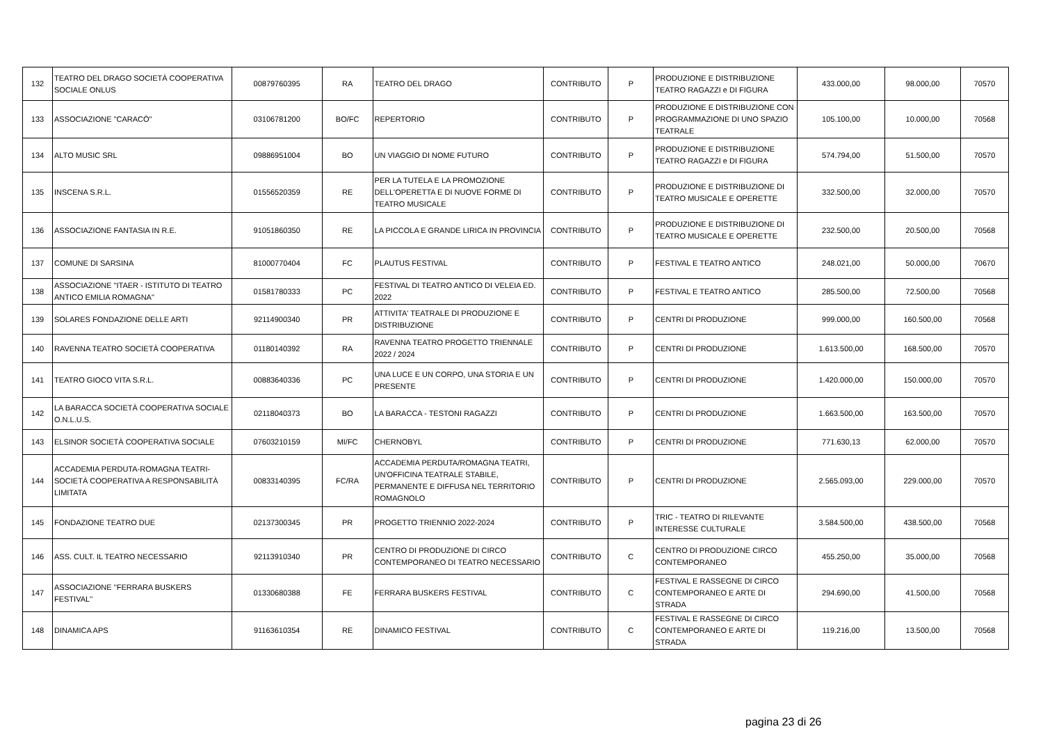| 132 | TEATRO DEL DRAGO SOCIETÀ COOPERATIVA SOCIALE ONLUS | 00879760395 | RA | TEATRO DEL DRAGO | CONTRIBUTO | P | PRODUZIONE E DISTRIBUZIONE TEATRO RAGAZZI e DI FIGURA | 433.000,00 | 98.000,00 | 70570 |
| 133 | ASSOCIAZIONE "CARACÒ" | 03106781200 | BO/FC | REPERTORIO | CONTRIBUTO | P | PRODUZIONE E DISTRIBUZIONE CON PROGRAMMAZIONE DI UNO SPAZIO TEATRALE | 105.100,00 | 10.000,00 | 70568 |
| 134 | ALTO MUSIC SRL | 09886951004 | BO | UN VIAGGIO DI NOME FUTURO | CONTRIBUTO | P | PRODUZIONE E DISTRIBUZIONE TEATRO RAGAZZI e DI FIGURA | 574.794,00 | 51.500,00 | 70570 |
| 135 | INSCENA S.R.L. | 01556520359 | RE | PER LA TUTELA E LA PROMOZIONE DELL'OPERETTA E DI NUOVE FORME DI TEATRO MUSICALE | CONTRIBUTO | P | PRODUZIONE E DISTRIBUZIONE DI TEATRO MUSICALE E OPERETTE | 332.500,00 | 32.000,00 | 70570 |
| 136 | ASSOCIAZIONE FANTASIA IN R.E. | 91051860350 | RE | LA PICCOLA E GRANDE LIRICA IN PROVINCIA | CONTRIBUTO | P | PRODUZIONE E DISTRIBUZIONE DI TEATRO MUSICALE E OPERETTE | 232.500,00 | 20.500,00 | 70568 |
| 137 | COMUNE DI SARSINA | 81000770404 | FC | PLAUTUS FESTIVAL | CONTRIBUTO | P | FESTIVAL E TEATRO ANTICO | 248.021,00 | 50.000,00 | 70670 |
| 138 | ASSOCIAZIONE "ITAER - ISTITUTO DI TEATRO ANTICO EMILIA ROMAGNA" | 01581780333 | PC | FESTIVAL DI TEATRO ANTICO DI VELEIA ED. 2022 | CONTRIBUTO | P | FESTIVAL E TEATRO ANTICO | 285.500,00 | 72.500,00 | 70568 |
| 139 | SOLARES FONDAZIONE DELLE ARTI | 92114900340 | PR | ATTIVITA' TEATRALE DI PRODUZIONE E DISTRIBUZIONE | CONTRIBUTO | P | CENTRI DI PRODUZIONE | 999.000,00 | 160.500,00 | 70568 |
| 140 | RAVENNA TEATRO SOCIETÀ COOPERATIVA | 01180140392 | RA | RAVENNA TEATRO PROGETTO TRIENNALE 2022 / 2024 | CONTRIBUTO | P | CENTRI DI PRODUZIONE | 1.613.500,00 | 168.500,00 | 70570 |
| 141 | TEATRO GIOCO VITA S.R.L. | 00883640336 | PC | UNA LUCE E UN CORPO, UNA STORIA E UN PRESENTE | CONTRIBUTO | P | CENTRI DI PRODUZIONE | 1.420.000,00 | 150.000,00 | 70570 |
| 142 | LA BARACCA SOCIETÀ COOPERATIVA SOCIALE O.N.L.U.S. | 02118040373 | BO | LA BARACCA - TESTONI RAGAZZI | CONTRIBUTO | P | CENTRI DI PRODUZIONE | 1.663.500,00 | 163.500,00 | 70570 |
| 143 | ELSINOR SOCIETÀ COOPERATIVA SOCIALE | 07603210159 | MI/FC | CHERNOBYL | CONTRIBUTO | P | CENTRI DI PRODUZIONE | 771.630,13 | 62.000,00 | 70570 |
| 144 | ACCADEMIA PERDUTA-ROMAGNA TEATRI-SOCIETÀ COOPERATIVA A RESPONSABILITÀ LIMITATA | 00833140395 | FC/RA | ACCADEMIA PERDUTA/ROMAGNA TEATRI, UN'OFFICINA TEATRALE STABILE, PERMANENTE E DIFFUSA NEL TERRITORIO ROMAGNOLO | CONTRIBUTO | P | CENTRI DI PRODUZIONE | 2.565.093,00 | 229.000,00 | 70570 |
| 145 | FONDAZIONE TEATRO DUE | 02137300345 | PR | PROGETTO TRIENNIO 2022-2024 | CONTRIBUTO | P | TRIC - TEATRO DI RILEVANTE INTERESSE CULTURALE | 3.584.500,00 | 438.500,00 | 70568 |
| 146 | ASS. CULT. IL TEATRO NECESSARIO | 92113910340 | PR | CENTRO DI PRODUZIONE DI CIRCO CONTEMPORANEO DI TEATRO NECESSARIO | CONTRIBUTO | C | CENTRO DI PRODUZIONE CIRCO CONTEMPORANEO | 455.250,00 | 35.000,00 | 70568 |
| 147 | ASSOCIAZIONE ''FERRARA BUSKERS FESTIVAL'' | 01330680388 | FE | FERRARA BUSKERS FESTIVAL | CONTRIBUTO | C | FESTIVAL E RASSEGNE DI CIRCO CONTEMPORANEO E ARTE DI STRADA | 294.690,00 | 41.500,00 | 70568 |
| 148 | DINAMICA APS | 91163610354 | RE | DINAMICO FESTIVAL | CONTRIBUTO | C | FESTIVAL E RASSEGNE DI CIRCO CONTEMPORANEO E ARTE DI STRADA | 119.216,00 | 13.500,00 | 70568 |
pagina 23 di 26